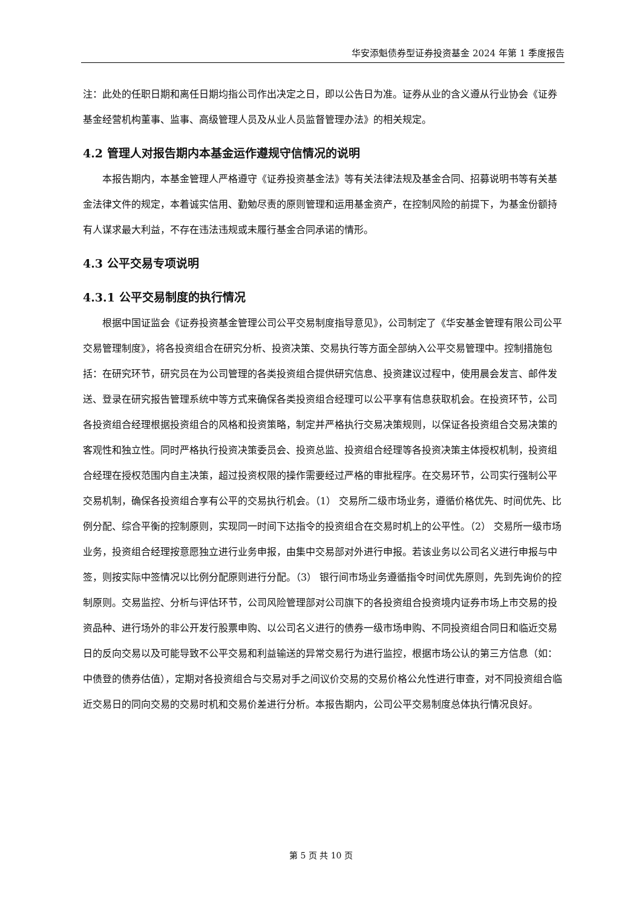华安添魁债券型证券投资基金 2024 年第 1 季度报告
注：此处的任职日期和离任日期均指公司作出决定之日，即以公告日为准。证券从业的含义遵从行业协会《证券基金经营机构董事、监事、高级管理人员及从业人员监督管理办法》的相关规定。
4.2 管理人对报告期内本基金运作遵规守信情况的说明
本报告期内，本基金管理人严格遵守《证券投资基金法》等有关法律法规及基金合同、招募说明书等有关基金法律文件的规定，本着诚实信用、勤勉尽责的原则管理和运用基金资产，在控制风险的前提下，为基金份额持有人谋求最大利益，不存在违法违规或未履行基金合同承诺的情形。
4.3 公平交易专项说明
4.3.1 公平交易制度的执行情况
根据中国证监会《证券投资基金管理公司公平交易制度指导意见》，公司制定了《华安基金管理有限公司公平交易管理制度》，将各投资组合在研究分析、投资决策、交易执行等方面全部纳入公平交易管理中。控制措施包括：在研究环节，研究员在为公司管理的各类投资组合提供研究信息、投资建议过程中，使用晨会发言、邮件发送、登录在研究报告管理系统中等方式来确保各类投资组合经理可以公平享有信息获取机会。在投资环节，公司各投资组合经理根据投资组合的风格和投资策略，制定并严格执行交易决策规则，以保证各投资组合交易决策的客观性和独立性。同时严格执行投资决策委员会、投资总监、投资组合经理等各投资决策主体授权机制，投资组合经理在授权范围内自主决策，超过投资权限的操作需要经过严格的审批程序。在交易环节，公司实行强制公平交易机制，确保各投资组合享有公平的交易执行机会。（1） 交易所二级市场业务，遵循价格优先、时间优先、比例分配、综合平衡的控制原则，实现同一时间下达指令的投资组合在交易时机上的公平性。（2） 交易所一级市场业务，投资组合经理按意愿独立进行业务申报，由集中交易部对外进行申报。若该业务以公司名义进行申报与中签，则按实际中签情况以比例分配原则进行分配。（3） 银行间市场业务遵循指令时间优先原则，先到先询价的控制原则。交易监控、分析与评估环节，公司风险管理部对公司旗下的各投资组合投资境内证券市场上市交易的投资品种、进行场外的非公开发行股票申购、以公司名义进行的债券一级市场申购、不同投资组合同日和临近交易日的反向交易以及可能导致不公平交易和利益输送的异常交易行为进行监控，根据市场公认的第三方信息（如：中债登的债券估值），定期对各投资组合与交易对手之间议价交易的交易价格公允性进行审查，对不同投资组合临近交易日的同向交易的交易时机和交易价差进行分析。本报告期内，公司公平交易制度总体执行情况良好。
第 5 页 共 10 页